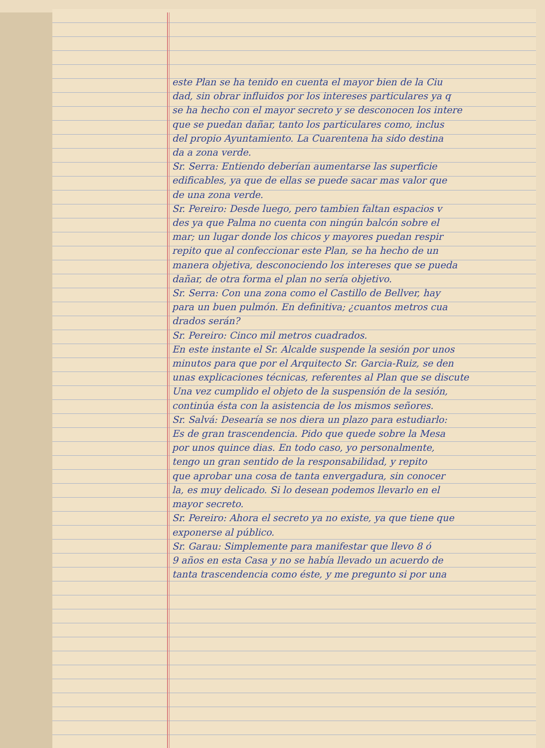este Plan se ha tenido en cuenta el mayor bien de la Ciu
dad, sin obrar influidos por los intereses particulares ya q
se ha hecho con el mayor secreto y se desconocen los intere
que se puedan dañar, tanto los particulares como, inclus
del propio Ayuntamiento. La Cuarentena ha sido destina
da a zona verde.
Sr. Serra: Entiendo deberían aumentarse las superficie
edificables, ya que de ellas se puede sacar mas valor que
de una zona verde.
Sr. Pereiro: Desde luego, pero tambien faltan espacios v
des ya que Palma no cuenta con ningún balcón sobre el
mar; un lugar donde los chicos y mayores puedan respir
repito que al confeccionar este Plan, se ha hecho de un
manera objetiva, desconociendo los intereses que se pueda
dañar, de otra forma el plan no sería objetivo.
Sr. Serra: Con una zona como el Castillo de Bellver, hay
para un buen pulmón. En definitiva; ¿cuantos metros cua
drados serán?
Sr. Pereiro: Cinco mil metros cuadrados.
En este instante el Sr. Alcalde suspende la sesión por unos
minutos para que por el Arquitecto Sr. Garcia-Ruiz, se den
unas explicaciones técnicas, referentes al Plan que se discute
Una vez cumplido el objeto de la suspensión de la sesión,
continúa ésta con la asistencia de los mismos señores.
Sr. Salvá: Desearía se nos diera un plazo para estudiarlo:
Es de gran trascendencia. Pido que quede sobre la Mesa
por unos quince dias. En todo caso, yo personalmente,
tengo un gran sentido de la responsabilidad, y repito
que aprobar una cosa de tanta envergadura, sin conocer
la, es muy delicado. Si lo desean podemos llevarlo en el
mayor secreto.
Sr. Pereiro: Ahora el secreto ya no existe, ya que tiene que
exponerse al público.
Sr. Garau: Simplemente para manifestar que llevo 8 ó
9 años en esta Casa y no se había llevado un acuerdo de
tanta trascendencia como éste, y me pregunto si por una